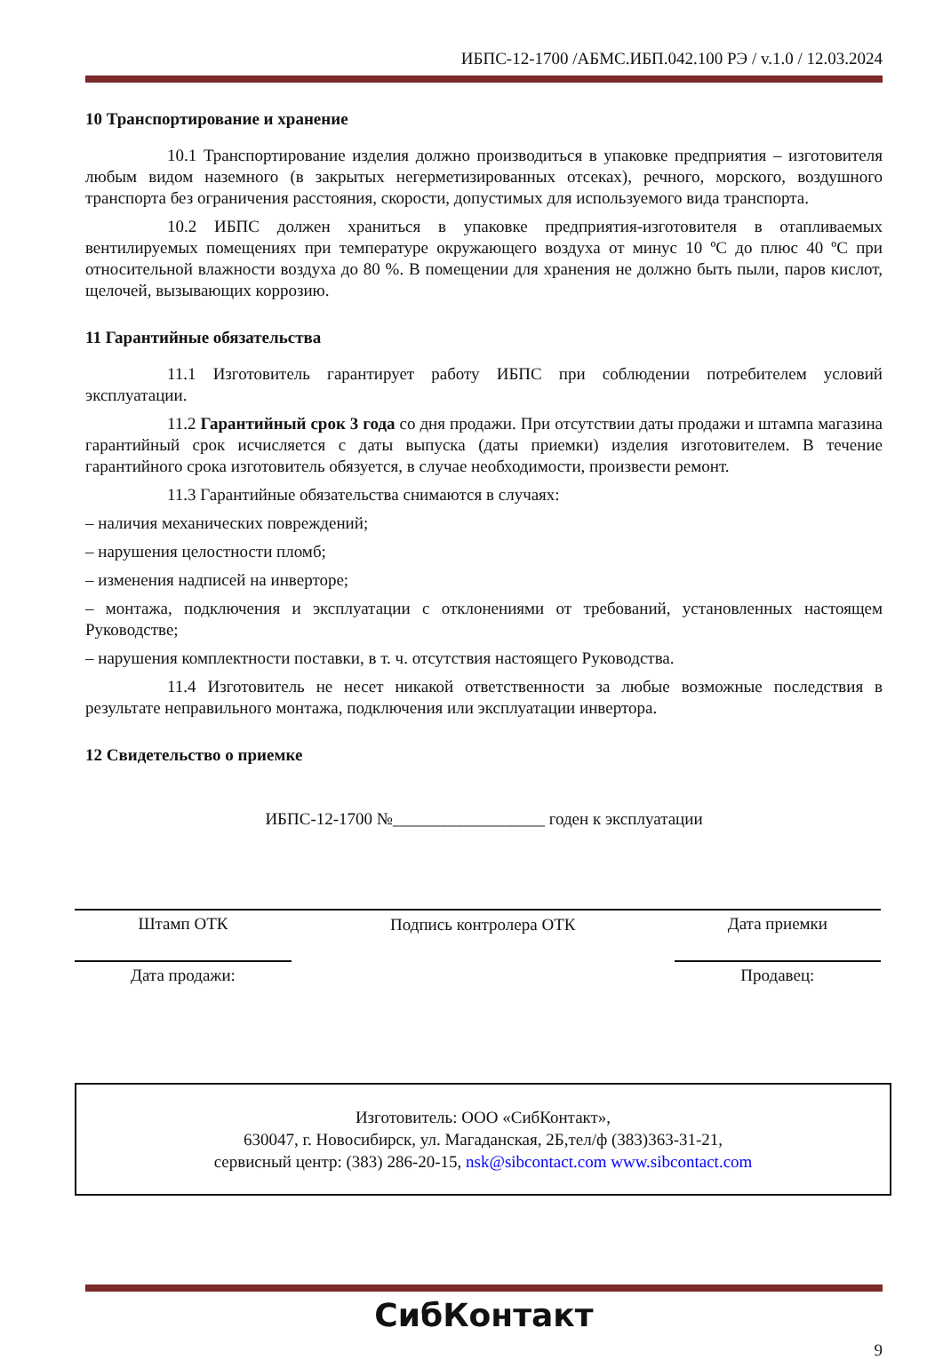ИБПС-12-1700 /АБМС.ИБП.042.100 РЭ / v.1.0 / 12.03.2024
10 Транспортирование и хранение
10.1 Транспортирование изделия должно производиться в упаковке предприятия – изготовителя любым видом наземного (в закрытых негерметизированных отсеках), речного, морского, воздушного транспорта без ограничения расстояния, скорости, допустимых для используемого вида транспорта.
10.2 ИБПС должен храниться в упаковке предприятия-изготовителя в отапливаемых вентилируемых помещениях при температуре окружающего воздуха от минус 10 ºС до плюс 40 ºС при относительной влажности воздуха до 80 %. В помещении для хранения не должно быть пыли, паров кислот, щелочей, вызывающих коррозию.
11 Гарантийные обязательства
11.1 Изготовитель гарантирует работу ИБПС при соблюдении потребителем условий эксплуатации.
11.2 Гарантийный срок 3 года со дня продажи. При отсутствии даты продажи и штампа магазина гарантийный срок исчисляется с даты выпуска (даты приемки) изделия изготовителем. В течение гарантийного срока изготовитель обязуется, в случае необходимости, произвести ремонт.
11.3 Гарантийные обязательства снимаются в случаях:
– наличия механических повреждений;
– нарушения целостности пломб;
– изменения надписей на инверторе;
– монтажа, подключения и эксплуатации с отклонениями от требований, установленных настоящем Руководстве;
– нарушения комплектности поставки, в т. ч. отсутствия настоящего Руководства.
11.4 Изготовитель не несет никакой ответственности за любые возможные последствия в результате неправильного монтажа, подключения или эксплуатации инвертора.
12 Свидетельство о приемке
ИБПС-12-1700 №__________________ годен к эксплуатации
| Штамп ОТК | Подпись контролера ОТК | Дата приемки |
| Дата продажи: | | Продавец: |
Изготовитель: ООО «СибКонтакт»,
630047, г. Новосибирск, ул. Магаданская, 2Б,тел/ф (383)363-31-21,
сервисный центр: (383) 286-20-15, nsk@sibcontact.com www.sibcontact.com
СибКонтакт
9